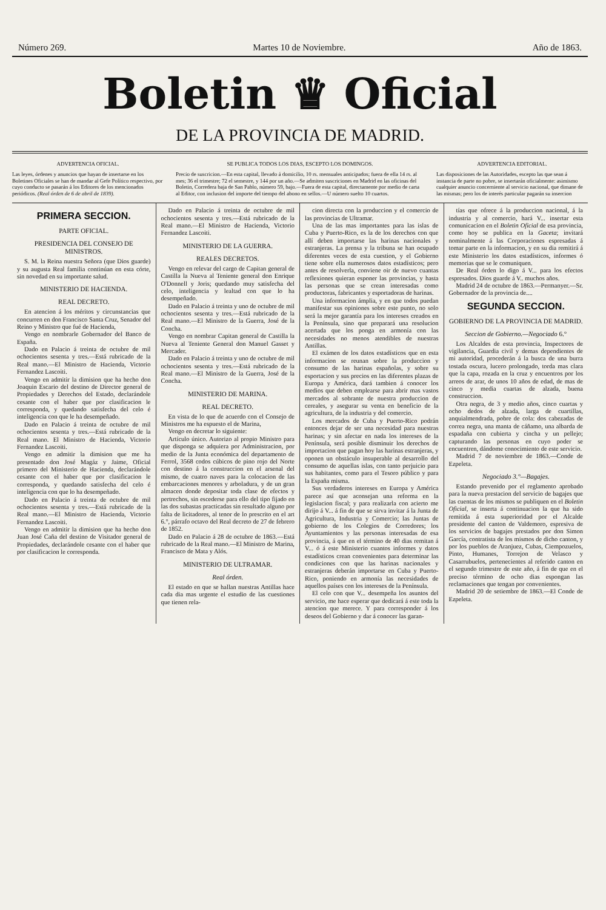Número 269. Martes 10 de Noviembre. Año de 1863.
Boletin ♛ Oficial
DE LA PROVINCIA DE MADRID.
ADVERTENCIA OFICIAL.
Las leyes, órdenes y anuncios que hayan de insertarse en los Boletines Oficiales se han de mandar al Gefe Político respectivo, por cuyo conducto se pasarán á los Editores de los mencionados periódicos. (Real órden de 6 de abril de 1839).
SE PUBLICA TODOS LOS DIAS, ESCEPTO LOS DOMINGOS.
Precio de suscricion.—En esta capital, llevado á domicilio, 10 rs. mensuales anticipados; fuera de ella 14 rs. al mes; 36 el trimestre; 72 el semestre, y 144 por un año.—Se admiten suscriciones en Madrid en las oficinas del Boletin, Corredera baja de San Pablo, número 59, bajo.—Fuera de esta capital, directamente por medio de carta al Editor, con inclusion del importe del tiempo del abono en sellos.—U número suelto 10 cuartos.
ADVERTENCIA EDITORIAL.
Las disposiciones de las Autoridades, escepto las que sean á instancia de parte no pobre, se insertarán oficialmente: asimismo cualquier anuncio concerniente al servicio nacional, que dimane de las mismas; pero los de interés particular pagarán su insercion
PRIMERA SECCION.
PARTE OFICIAL.
PRESIDENCIA DEL CONSEJO DE MINISTROS.
S. M. la Reina nuestra Señora (que Dios guarde) y su augusta Real familia continúan en esta córte, sin novedad en su importante salud.
MINISTERIO DE HACIENDA.
REAL DECRETO.
En atencion á los méritos y circunstancias que concurren en don Francisco Santa Cruz, Senador del Reino y Ministro que fué de Hacienda,
Vengo en nombrarle Gobernador del Banco de España.
Dado en Palacio á treinta de octubre de mil ochocientos sesenta y tres.—Está rubricado de la Real mano.—El Ministro de Hacienda, Victorio Fernandez Lascoiti.
Vengo en admitir la dimision que ha hecho don Joaquin Escario del destino de Director general de Propiedades y Derechos del Estado, declarándole cesante con el haber que por clasificacion le corresponda, y quedando satisfecha del celo é inteligencia con que le ha desempeñado.
Dado en Palacio á treinta de octubre de mil ochocientos sesenta y tres.—Está rubricado de la Real mano. El Ministro de Hacienda, Victorio Fernandez Lascoiti.
Vengo en admitir la dimision que me ha presentado don José Magáz y Jaime, Oficial primero del Ministerio de Hacienda, declarándole cesante con el haber que por clasificacion le corresponda, y quedando satisfecha del celo é inteligencia con que lo ha desempeñado.
Dado en Palacio á treinta de octubre de mil ochocientos sesenta y tres.—Está rubricado de la Real mano.—El Ministro de Hacienda, Victorio Fernandez Lascoiti.
Vengo en admitir la dimision que ha hecho don Juan José Caña del destino de Visitador general de Propiedades, declarándole cesante con el haber que por clasificacion le corresponda.
Dado en Palacio á treinta de octubre de mil ochocientos sesenta y tres.—Está rubricado de la Real mano.—El Ministro de Hacienda, Victorio Fernandez Lascoiti.
MINISTERIO DE LA GUERRA.
REALES DECRETOS.
Vengo en relevar del cargo de Capitan general de Castilla la Nueva al Teniente general don Enrique O'Donnell y Joris; quedando muy satisfecha del celo, inteligencia y lealtad con que lo ha desempeñado.
Dado en Palacio á treinta y uno de octubre de mil ochocientos sesenta y tres.—Está rubricado de la Real mano.—El Ministro de la Guerra, José de la Concha.
Vengo en nombrar Capitan general de Castilla la Nueva al Teniente General don Manuel Gasset y Mercader.
Dado en Palacio á treinta y uno de octubre de mil ochocientos sesenta y tres.—Está rubricado de la Real mano.—El Ministro de la Guerra, José de la Concha.
MINISTERIO DE MARINA.
REAL DECRETO.
En vista de lo que de acuerdo con el Consejo de Ministros me ha espuesto el de Marina,
Vengo en decretar lo siguiente:
Artículo único. Autorizo al propio Ministro para que disponga se adquiera por Administracion, por medio de la Junta económica del departamento de Ferrol, 3568 codos cúbicos de pino rojo del Norte con destino á la construccion en el arsenal del mismo, de cuatro naves para la colocacion de las embarcaciones menores y arboladura, y de un gran almacen donde depositar toda clase de efectos y pertrechos, sin escederse para ello del tipo fijado en las dos subastas practicadas sin resultado alguno por falta de licitadores, al tenor de lo prescrito en el art 6.°, párrafo octavo del Real decreto de 27 de febrero de 1852.
Dado en Palacio á 28 de octubre de 1863.—Está rubricado de la Real mano.—El Ministro de Marina, Francisco de Mata y Alós.
MINISTERIO DE ULTRAMAR.
Real órden.
El estado en que se hallan nuestras Antillas hace cada dia mas urgente el estudio de las cuestiones que tienen rela-
cion directa con la produccion y el comercio de las provincias de Ultramar.
Una de las mas importantes para las islas de Cuba y Puerto-Rico, es la de los derechos con que allí deben importarse las harinas nacionales y estranjeras. La prensa y la tribuna se han ocupado diferentes veces de esta cuestion, y el Gobierno tiene sobre ella numerosos datos estadísticos; pero antes de resolverla, conviene oir de nuevo cuantas reflexiones quieran esponer las provincias, y hasta las personas que se crean interesadas como productoras, fabricantes y esportadoras de harinas.
Una informacion ámplia, y en que todos puedan manifestar sus opiniones sobre este punto, no solo será la mejor garantía para los intereses creados en la Península, sino que preparará una resolucion acertada que los ponga en armonía con las necesidades no menos atendibles de nuestras Antillas.
El exámen de los datos estadísticos que en esta informacion se reunan sobre la produccion y consumo de las harinas españolas, y sobre su esportacion y sus precios en las diferentes plazas de Europa y América, dará tambien á conocer los medios que deben emplearse para abrir mas vastos mercados al sobrante de nuestra produccion de cereales, y asegurar su venta en beneficio de la agricultura, de la industria y del comercio.
Los mercados de Cuba y Puerto-Rico podrán entonces dejar de ser una necesidad para nuestras harinas; y sin afectar en nada los intereses de la Península, será posible disminuir los derechos de importacion que pagan hoy las harinas estranjeras, y oponen un obstáculo insuperable al desarrollo del consumo de aquellas islas, con tanto perjuicio para sus habitantes, como para el Tesoro público y para la España misma.
Sus verdaderos intereses en Europa y América parece así que aconsejan una reforma en la legislacion fiscal; y para realizarla con acierto me dirijo á V... á fin de que se sirva invitar á la Junta de Agricultura, Industria y Comercio; las Juntas de gobierno de los Colegios de Corredores; los Ayuntamientos y las personas interesadas de esa provincia, á que en el término de 40 dias remitan á V... ó á este Ministerio cuantos informes y datos estadísticos crean convenientes para determinar las condiciones con que las harinas nacionales y estranjeras deberán importarse en Cuba y Puerto-Rico, poniendo en armonía las necesidades de aquellos países con los intereses de la Península.
El celo con que V... desempeña los asuntos del servicio, me hace esperar que dedicará á este toda la atencion que merece. Y para corresponder á los deseos del Gobierno y dar á conocer las garan-
tías que ofrece á la produccion nacional, á la industria y al comercio, hará V... insertar esta comunicacion en el Boletin Oficial de esa provincia, como hoy se publica en la Gaceta; invitará nominalmente á las Corporaciones espresadas á tomar parte en la informacion, y en su dia remitirá á este Ministerio los datos estadísticos, informes ó memorias que se le comuniquen.
De Real órden lo digo á V... para los efectos espresados. Dios guarde á V.. muchos años.
Madrid 24 de octubre de 1863.—Permanyer.—Sr. Gobernador de la provincia de....
SEGUNDA SECCION.
GOBIERNO DE LA PROVINCIA DE MADRID.
Seccion de Gobierno.—Negociado 6.°
Los Alcaldes de esta provincia, Inspectores de vigilancia, Guardia civil y demas dependientes de mi autoridad, procederán á la busca de una burra tostada oscura, lucero prolongado, torda mas clara que la capa, rozada en la cruz y encuentros por los arreos de arar, de unos 10 años de edad, de mas de cinco y media cuartas de alzada, buena construccion.
Otra negra, de 3 y medio años, cinco cuartas y ocho dedos de alzada, larga de cuartillas, anquialmendrada, pobre de cola: dos cabezadas de correa negra, una manta de cáñamo, una albarda de espadaña con cubierta y cincha y un pellejo; capturando las personas en cuyo poder se encuentren, dándome conocimiento de este servicio.
Madrid 7 de noviembre de 1863.—Conde de Ezpeleta.
Negociado 3.°—Bagajes.
Estando prevenido por el reglamento aprobado para la nueva prestacion del servicio de bagajes que las cuentas de los mismos se publiquen en el Boletin Oficial, se inserta á continuacion la que ha sido remitida á esta superioridad por el Alcalde presidente del canton de Valdemoro, espresiva de los servicios de bagajes prestados por don Simon García, contratista de los mismos de dicho canton, y por los pueblos de Aranjuez, Cubas, Ciempozuelos, Pinto, Humanes, Torrejon de Velasco y Casarrubuelos, pertenecientes al referido canton en el segundo trimestre de este año, á fin de que en el preciso término de ocho dias espongan las reclamaciones que tengan por convenientes.
Madrid 20 de setiembre de 1863.—El Conde de Ezpeleta.